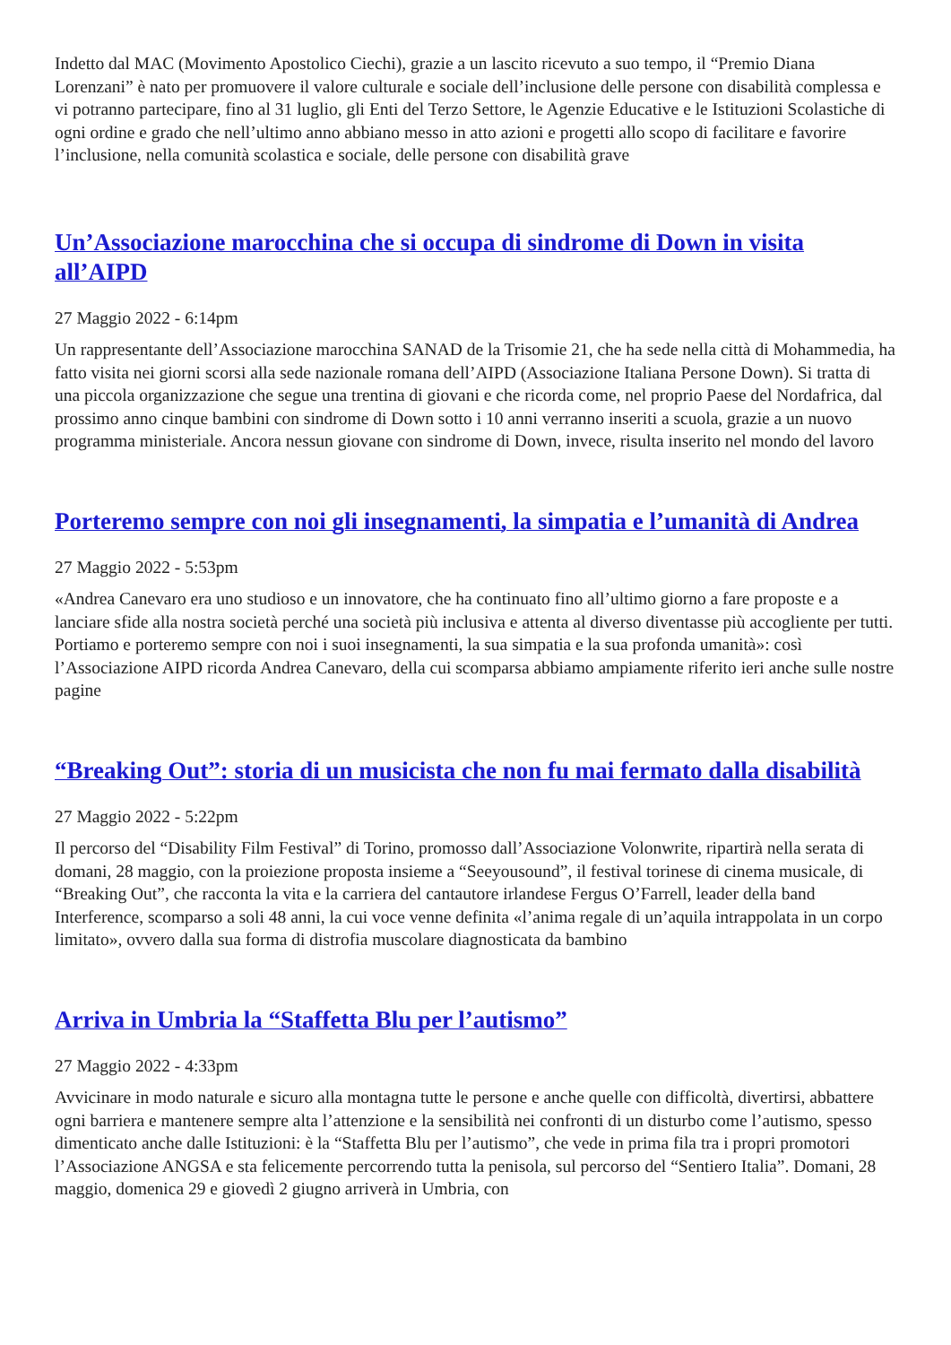Indetto dal MAC (Movimento Apostolico Ciechi), grazie a un lascito ricevuto a suo tempo, il “Premio Diana Lorenzani” è nato per promuovere il valore culturale e sociale dell’inclusione delle persone con disabilità complessa e vi potranno partecipare, fino al 31 luglio, gli Enti del Terzo Settore, le Agenzie Educative e le Istituzioni Scolastiche di ogni ordine e grado che nell’ultimo anno abbiano messo in atto azioni e progetti allo scopo di facilitare e favorire l’inclusione, nella comunità scolastica e sociale, delle persone con disabilità grave
Un’Associazione marocchina che si occupa di sindrome di Down in visita all’AIPD
27 Maggio 2022 - 6:14pm
Un rappresentante dell’Associazione marocchina SANAD de la Trisomie 21, che ha sede nella città di Mohammedia, ha fatto visita nei giorni scorsi alla sede nazionale romana dell’AIPD (Associazione Italiana Persone Down). Si tratta di una piccola organizzazione che segue una trentina di giovani e che ricorda come, nel proprio Paese del Nordafrica, dal prossimo anno cinque bambini con sindrome di Down sotto i 10 anni verranno inseriti a scuola, grazie a un nuovo programma ministeriale. Ancora nessun giovane con sindrome di Down, invece, risulta inserito nel mondo del lavoro
Porteremo sempre con noi gli insegnamenti, la simpatia e l’umanità di Andrea
27 Maggio 2022 - 5:53pm
«Andrea Canevaro era uno studioso e un innovatore, che ha continuato fino all’ultimo giorno a fare proposte e a lanciare sfide alla nostra società perché una società più inclusiva e attenta al diverso diventasse più accogliente per tutti. Portiamo e porteremo sempre con noi i suoi insegnamenti, la sua simpatia e la sua profonda umanità»: così l’Associazione AIPD ricorda Andrea Canevaro, della cui scomparsa abbiamo ampiamente riferito ieri anche sulle nostre pagine
“Breaking Out”: storia di un musicista che non fu mai fermato dalla disabilità
27 Maggio 2022 - 5:22pm
Il percorso del “Disability Film Festival” di Torino, promosso dall’Associazione Volonwrite, ripartirà nella serata di domani, 28 maggio, con la proiezione proposta insieme a “Seeyousound”, il festival torinese di cinema musicale, di “Breaking Out”, che racconta la vita e la carriera del cantautore irlandese Fergus O’Farrell, leader della band Interference, scomparso a soli 48 anni, la cui voce venne definita «l’anima regale di un’aquila intrappolata in un corpo limitato», ovvero dalla sua forma di distrofia muscolare diagnosticata da bambino
Arriva in Umbria la “Staffetta Blu per l’autismo”
27 Maggio 2022 - 4:33pm
Avvicinare in modo naturale e sicuro alla montagna tutte le persone e anche quelle con difficoltà, divertirsi, abbattere ogni barriera e mantenere sempre alta l’attenzione e la sensibilità nei confronti di un disturbo come l’autismo, spesso dimenticato anche dalle Istituzioni: è la “Staffetta Blu per l’autismo”, che vede in prima fila tra i propri promotori l’Associazione ANGSA e sta felicemente percorrendo tutta la penisola, sul percorso del “Sentiero Italia”. Domani, 28 maggio, domenica 29 e giovedì 2 giugno arriverà in Umbria, con